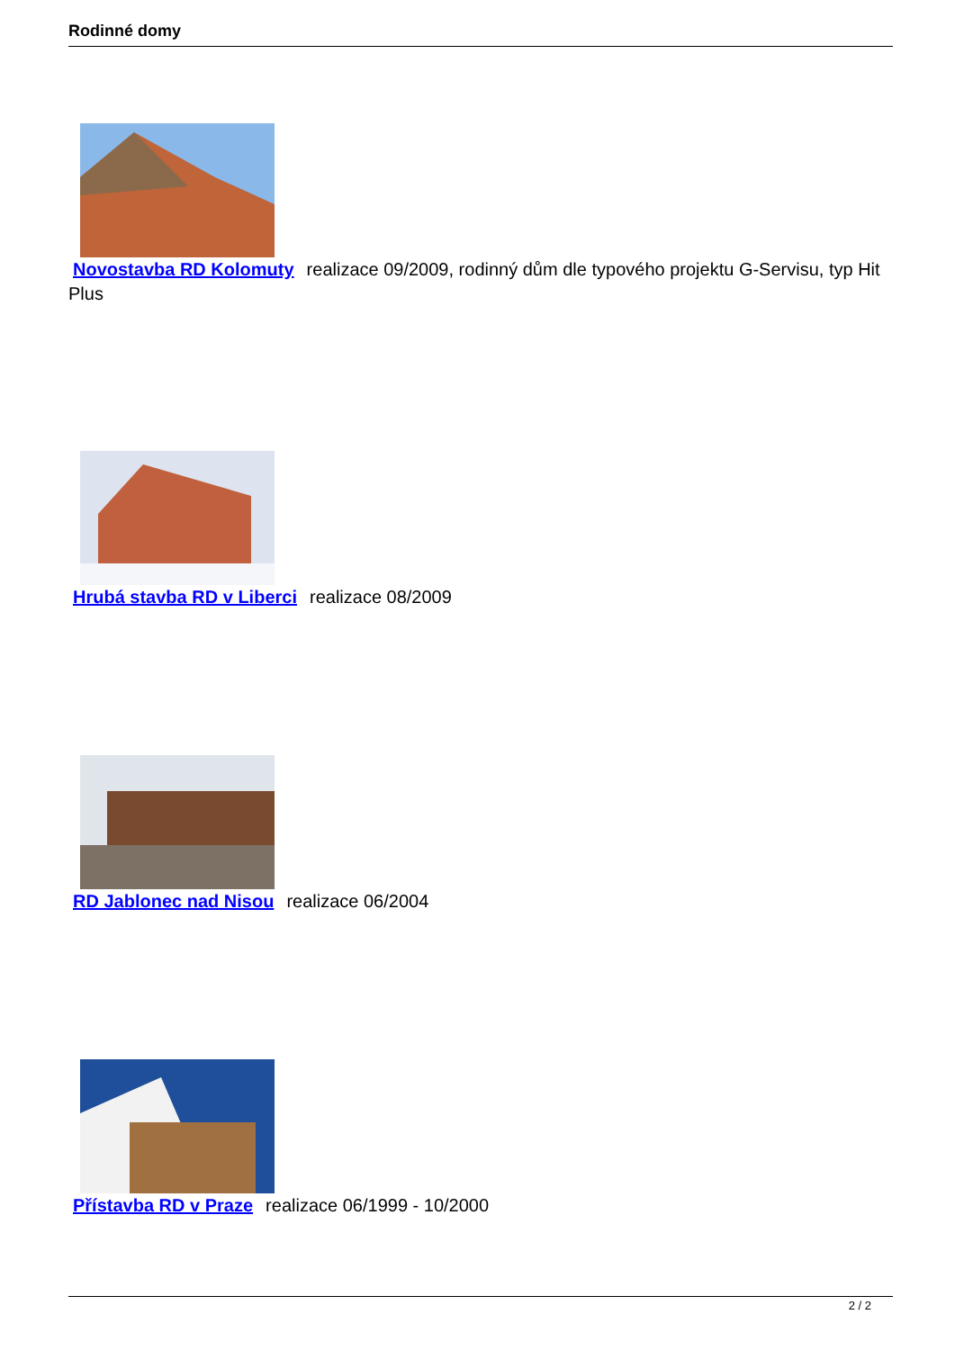Rodinné domy
Novostavba RD Kolomuty realizace 09/2009, rodinný dům dle typového projektu G-Servisu, typ Hit Plus
Hrubá stavba RD v Liberci realizace 08/2009
RD Jablonec nad Nisou realizace 06/2004
Přístavba RD v Praze realizace 06/1999 - 10/2000
2 / 2